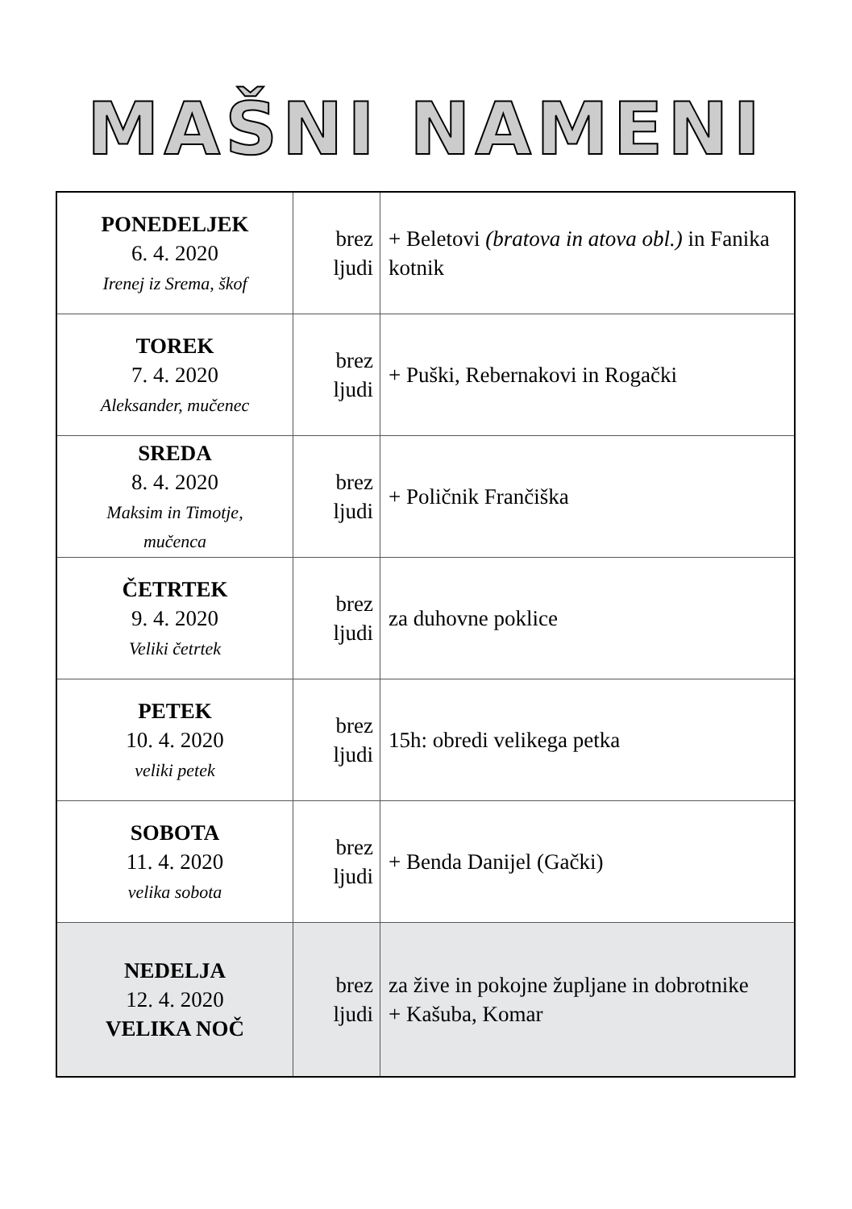MAŠNI NAMENI
| PONEDELJEK 6. 4. 2020 Irenej iz Srema, škof | brez ljudi | + Beletovi (bratova in atova obl.) in Fanika kotnik |
| TOREK 7. 4. 2020 Aleksander, mučenec | brez ljudi | + Puški, Rebernakovi in Rogački |
| SREDA 8. 4. 2020 Maksim in Timotje, mučenca | brez ljudi | + Poličnik Frančiška |
| ČETRTEK 9. 4. 2020 Veliki četrtek | brez ljudi | za duhovne poklice |
| PETEK 10. 4. 2020 veliki petek | brez ljudi | 15h: obredi velikega petka |
| SOBOTA 11. 4. 2020 velika sobota | brez ljudi | + Benda Danijel (Gački) |
| NEDELJA 12. 4. 2020 VELIKA NOČ | brez ljudi | za žive in pokojne župljane in dobrotnike + Kašuba, Komar |